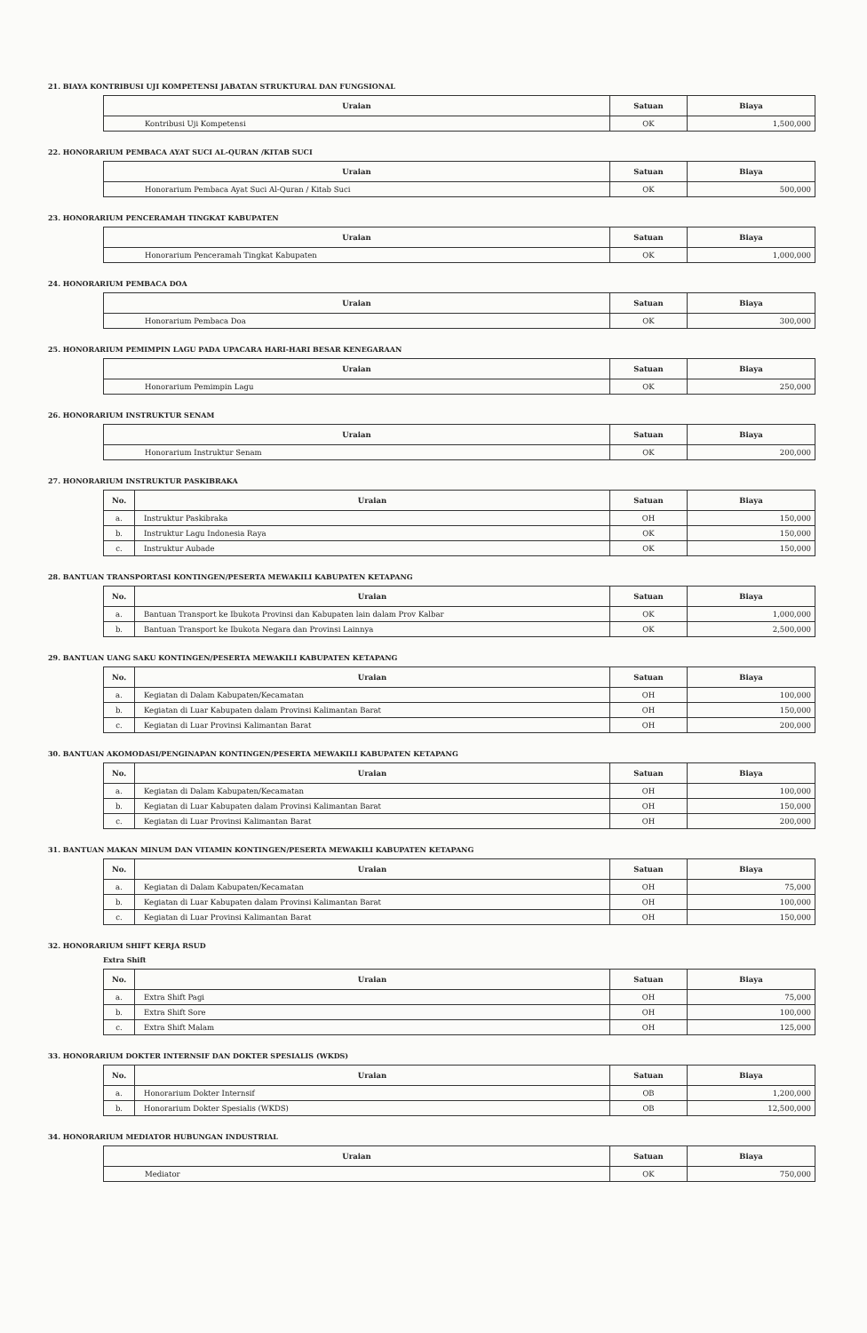21. BIAYA KONTRIBUSI UJI KOMPETENSI JABATAN STRUKTURAL DAN FUNGSIONAL
| Uraian | Satuan | Biaya |
| --- | --- | --- |
| Kontribusi Uji Kompetensi | OK | 1,500,000 |
22. HONORARIUM PEMBACA AYAT SUCI AL-QURAN /KITAB SUCI
| Uraian | Satuan | Biaya |
| --- | --- | --- |
| Honorarium Pembaca Ayat Suci Al-Quran / Kitab Suci | OK | 500,000 |
23. HONORARIUM PENCERAMAH TINGKAT KABUPATEN
| Uraian | Satuan | Biaya |
| --- | --- | --- |
| Honorarium Penceramah Tingkat Kabupaten | OK | 1,000,000 |
24. HONORARIUM PEMBACA DOA
| Uraian | Satuan | Biaya |
| --- | --- | --- |
| Honorarium Pembaca Doa | OK | 300,000 |
25. HONORARIUM PEMIMPIN LAGU PADA UPACARA HARI-HARI BESAR KENEGARAAN
| Uraian | Satuan | Biaya |
| --- | --- | --- |
| Honorarium Pemimpin Lagu | OK | 250,000 |
26. HONORARIUM INSTRUKTUR SENAM
| Uraian | Satuan | Biaya |
| --- | --- | --- |
| Honorarium Instruktur Senam | OK | 200,000 |
27. HONORARIUM INSTRUKTUR PASKIBRAKA
| No. | Uraian | Satuan | Biaya |
| --- | --- | --- | --- |
| a. | Instruktur Paskibraka | OH | 150,000 |
| b. | Instruktur Lagu Indonesia Raya | OK | 150,000 |
| c. | Instruktur Aubade | OK | 150,000 |
28. BANTUAN TRANSPORTASI KONTINGEN/PESERTA MEWAKILI KABUPATEN KETAPANG
| No. | Uraian | Satuan | Biaya |
| --- | --- | --- | --- |
| a. | Bantuan Transport ke Ibukota Provinsi dan Kabupaten lain dalam Prov Kalbar | OK | 1,000,000 |
| b. | Bantuan Transport ke Ibukota Negara dan Provinsi Lainnya | OK | 2,500,000 |
29. BANTUAN UANG SAKU KONTINGEN/PESERTA MEWAKILI KABUPATEN KETAPANG
| No. | Uraian | Satuan | Biaya |
| --- | --- | --- | --- |
| a. | Kegiatan di Dalam Kabupaten/Kecamatan | OH | 100,000 |
| b. | Kegiatan di Luar Kabupaten dalam Provinsi Kalimantan Barat | OH | 150,000 |
| c. | Kegiatan di Luar Provinsi Kalimantan Barat | OH | 200,000 |
30. BANTUAN AKOMODASI/PENGINAPAN KONTINGEN/PESERTA MEWAKILI KABUPATEN KETAPANG
| No. | Uraian | Satuan | Biaya |
| --- | --- | --- | --- |
| a. | Kegiatan di Dalam Kabupaten/Kecamatan | OH | 100,000 |
| b. | Kegiatan di Luar Kabupaten dalam Provinsi Kalimantan Barat | OH | 150,000 |
| c. | Kegiatan di Luar Provinsi Kalimantan Barat | OH | 200,000 |
31. BANTUAN MAKAN MINUM DAN VITAMIN KONTINGEN/PESERTA MEWAKILI KABUPATEN KETAPANG
| No. | Uraian | Satuan | Biaya |
| --- | --- | --- | --- |
| a. | Kegiatan di Dalam Kabupaten/Kecamatan | OH | 75,000 |
| b. | Kegiatan di Luar Kabupaten dalam Provinsi Kalimantan Barat | OH | 100,000 |
| c. | Kegiatan di Luar Provinsi Kalimantan Barat | OH | 150,000 |
32. HONORARIUM SHIFT KERJA RSUD
Extra Shift
| No. | Uraian | Satuan | Biaya |
| --- | --- | --- | --- |
| a. | Extra Shift Pagi | OH | 75,000 |
| b. | Extra Shift Sore | OH | 100,000 |
| c. | Extra Shift Malam | OH | 125,000 |
33. HONORARIUM DOKTER INTERNSIF DAN DOKTER SPESIALIS (WKDS)
| No. | Uraian | Satuan | Biaya |
| --- | --- | --- | --- |
| a. | Honorarium Dokter Internsif | OB | 1,200,000 |
| b. | Honorarium Dokter Spesialis (WKDS) | OB | 12,500,000 |
34. HONORARIUM MEDIATOR HUBUNGAN INDUSTRIAL
| Uraian | Satuan | Biaya |
| --- | --- | --- |
| Mediator | OK | 750,000 |